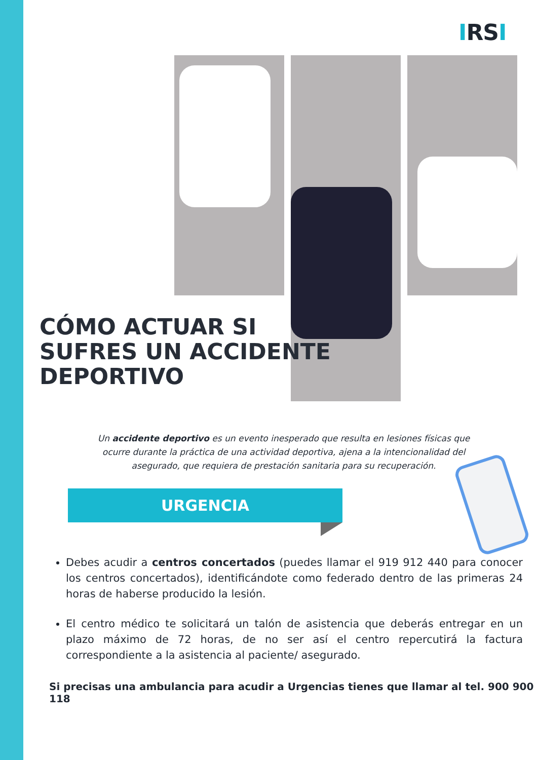IRSI
CÓMO ACTUAR SI
SUFRES UN ACCIDENTE
DEPORTIVO
Un accidente deportivo es un evento inesperado que resulta en lesiones físicas que ocurre durante la práctica de una actividad deportiva, ajena a la intencionalidad del asegurado, que requiera de prestación sanitaria para su recuperación.
URGENCIA
Debes acudir a centros concertados (puedes llamar el 919 912 440 para conocer los centros concertados), identificándote como federado dentro de las primeras 24 horas de haberse producido la lesión.
El centro médico te solicitará un talón de asistencia que deberás entregar en un plazo máximo de 72 horas, de no ser así el centro repercutirá la factura correspondiente a la asistencia al paciente/ asegurado.
Si precisas una ambulancia para acudir a Urgencias tienes que llamar al tel. 900 900 118